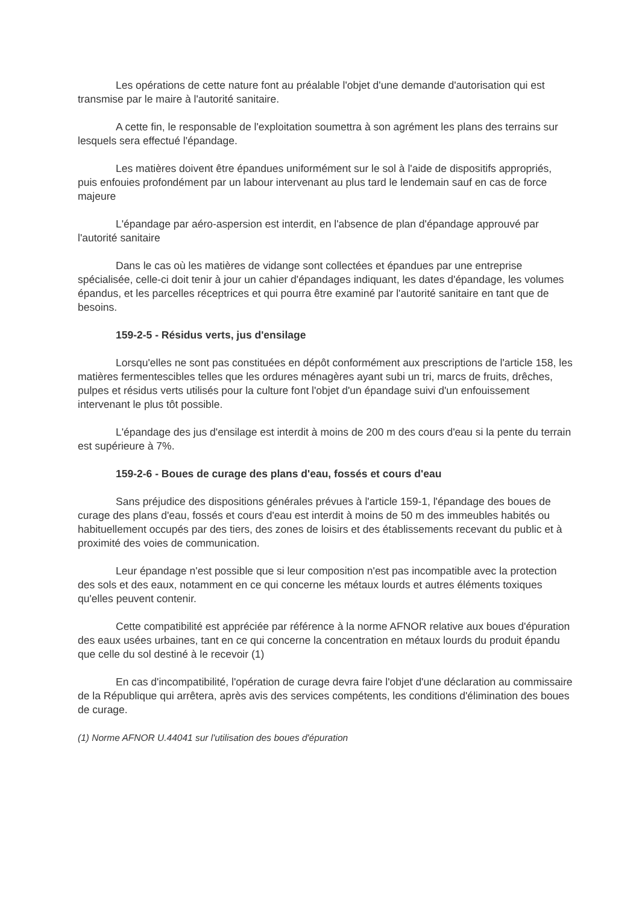Les opérations de cette nature font au préalable l'objet d'une demande d'autorisation qui est transmise par le maire à l'autorité sanitaire.
A cette fin, le responsable de l'exploitation soumettra à son agrément les plans des terrains sur lesquels sera effectué l'épandage.
Les matières doivent être épandues uniformément sur le sol à l'aide de dispositifs appropriés, puis enfouies profondément par un labour intervenant au plus tard le lendemain sauf en cas de force majeure
L'épandage par aéro-aspersion est interdit, en l'absence de plan d'épandage approuvé par l'autorité sanitaire
Dans le cas où les matières de vidange sont collectées et épandues par une entreprise spécialisée, celle-ci doit tenir à jour un cahier d'épandages indiquant, les dates d'épandage, les volumes épandus, et les parcelles réceptrices et qui pourra être examiné par l'autorité sanitaire en tant que de besoins.
159-2-5 - Résidus verts, jus d'ensilage
Lorsqu'elles ne sont pas constituées en dépôt conformément aux prescriptions de l'article 158, les matières fermentescibles telles que les ordures ménagères ayant subi un tri, marcs de fruits, drêches, pulpes et résidus verts utilisés pour la culture font l'objet d'un épandage suivi d'un enfouissement intervenant le plus tôt possible.
L'épandage des jus d'ensilage est interdit à moins de 200 m des cours d'eau si la pente du terrain est supérieure à 7%.
159-2-6 - Boues de curage des plans d'eau, fossés et cours d'eau
Sans préjudice des dispositions générales prévues à l'article 159-1, l'épandage des boues de curage des plans d'eau, fossés et cours d'eau est interdit à moins de 50 m des immeubles habités ou habituellement occupés par des tiers, des zones de loisirs et des établissements recevant du public et à proximité des voies de communication.
Leur épandage n'est possible que si leur composition n'est pas incompatible avec la protection des sols et des eaux, notamment en ce qui concerne les métaux lourds et autres éléments toxiques qu'elles peuvent contenir.
Cette compatibilité est appréciée par référence à la norme AFNOR relative aux boues d'épuration des eaux usées urbaines, tant en ce qui concerne la concentration en métaux lourds du produit épandu que celle du sol destiné à le recevoir (1)
En cas d'incompatibilité, l'opération de curage devra faire l'objet d'une déclaration au commissaire de la République qui arrêtera, après avis des services compétents, les conditions d'élimination des boues de curage.
(1) Norme AFNOR U.44041 sur l'utilisation des boues d'épuration